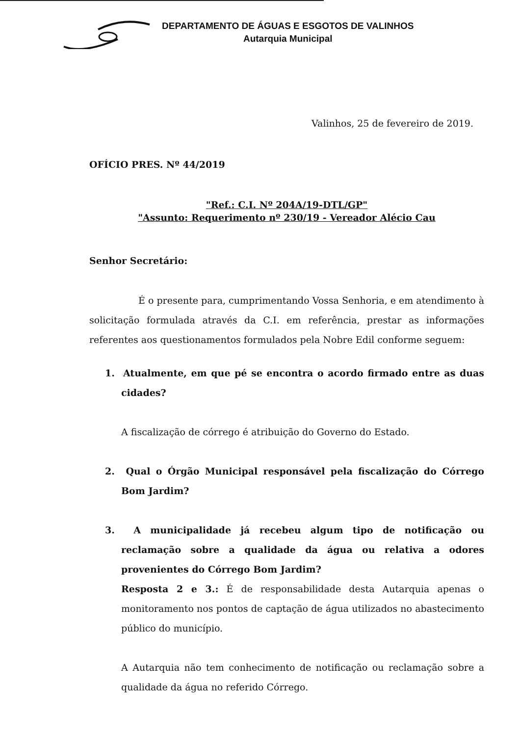DEPARTAMENTO DE ÁGUAS E ESGOTOS DE VALINHOS
Autarquia Municipal
Valinhos, 25 de fevereiro de 2019.
OFÍCIO PRES. Nº 44/2019
"Ref.: C.I. Nº 204A/19-DTL/GP"
"Assunto: Requerimento nº 230/19 - Vereador Alécio Cau
Senhor Secretário:
É o presente para, cumprimentando Vossa Senhoria, e em atendimento à solicitação formulada através da C.I. em referência, prestar as informações referentes aos questionamentos formulados pela Nobre Edil conforme seguem:
1. Atualmente, em que pé se encontra o acordo firmado entre as duas cidades?
A fiscalização de córrego é atribuição do Governo do Estado.
2. Qual o Órgão Municipal responsável pela fiscalização do Córrego Bom Jardim?
3. A municipalidade já recebeu algum tipo de notificação ou reclamação sobre a qualidade da água ou relativa a odores provenientes do Córrego Bom Jardim?
Resposta 2 e 3.: É de responsabilidade desta Autarquia apenas o monitoramento nos pontos de captação de água utilizados no abastecimento público do município.
A Autarquia não tem conhecimento de notificação ou reclamação sobre a qualidade da água no referido Córrego.